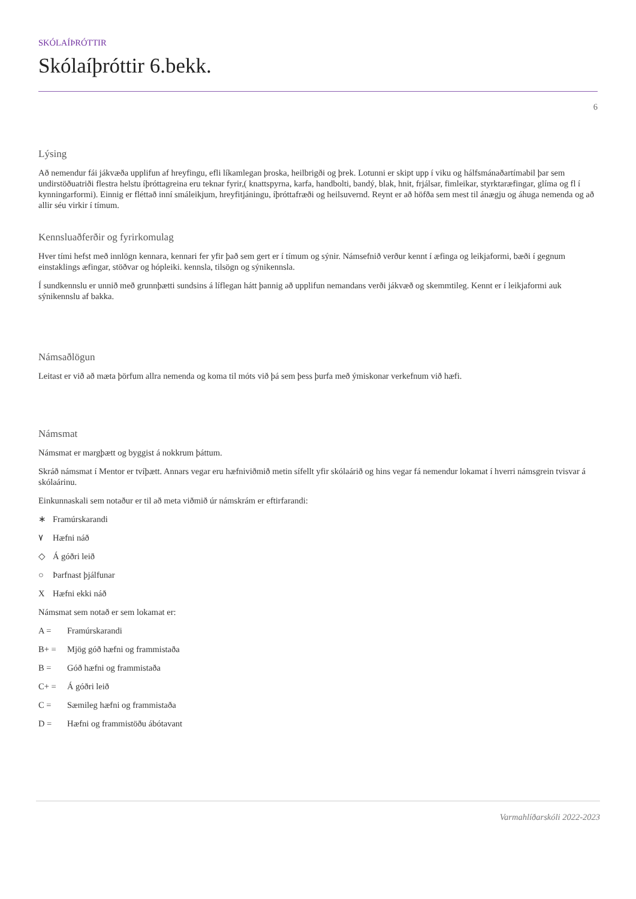SKÓLAÍÞRÓTTIR
Skólaíþróttir 6.bekk.
6
Lýsing
Að nemendur fái jákvæða upplifun af hreyfingu, efli líkamlegan þroska, heilbrigði og þrek. Lotunni er skipt upp í viku og hálfsmánaðartímabil þar sem undirstöðuatriði flestra helstu íþróttagreina eru teknar fyrir,( knattspyrna, karfa, handbolti, bandý, blak, hnit, frjálsar, fimleikar, styrktaræfingar, glíma og fl í kynningarformi). Einnig er fléttað inní smáleikjum, hreyfitjáningu, íþróttafræði og heilsuvernd. Reynt er að höfða sem mest til ánægju og áhuga nemenda og að allir séu virkir í tímum.
Kennsluaðferðir og fyrirkomulag
Hver tími hefst með innlögn kennara, kennari fer yfir það sem gert er í tímum og sýnir. Námsefnið verður kennt í æfinga og leikjaformi, bæði í gegnum einstaklings æfingar, stöðvar og hópleiki. kennsla, tilsögn og sýnikennsla.
Í sundkennslu er unnið með grunnþætti sundsins á líflegan hátt þannig að upplifun nemandans verði jákvæð og skemmtileg. Kennt er í leikjaformi auk sýnikennslu af bakka.
Námsaðlögun
Leitast er við að mæta þörfum allra nemenda og koma til móts við þá sem þess þurfa með ýmiskonar verkefnum við hæfi.
Námsmat
Námsmat er margþætt og byggist á nokkrum þáttum.
Skráð námsmat í Mentor er tvíþætt. Annars vegar eru hæfniviðmið metin sífellt yfir skólaárið og hins vegar fá nemendur lokamat í hverri námsgrein tvisvar á skólaárinu.
Einkunnaskali sem notaður er til að meta viðmið úr námskrám er eftirfarandi:
∗ Framúrskarandi
٧ Hæfni náð
◇ Á góðri leið
○ Þarfnast þjálfunar
X Hæfni ekki náð
Námsmat sem notað er sem lokamat er:
A = Framúrskarandi
B+ = Mjög góð hæfni og frammistaða
B = Góð hæfni og frammistaða
C+ = Á góðri leið
C = Sæmileg hæfni og frammistaða
D = Hæfni og frammistöðu ábótavant
Varmahlíðarskóli 2022-2023